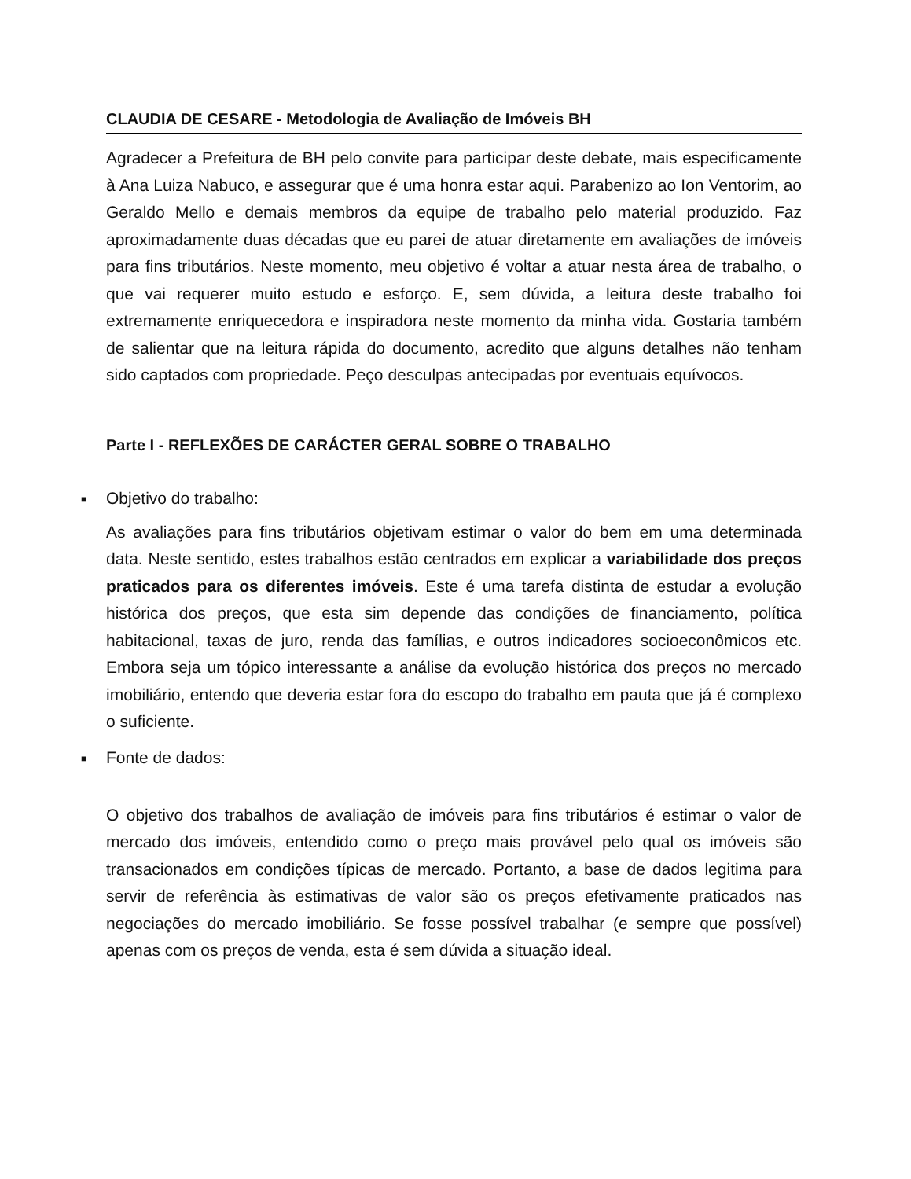CLAUDIA DE CESARE - Metodologia de Avaliação de Imóveis BH
Agradecer a Prefeitura de BH pelo convite para participar deste debate, mais especificamente à Ana Luiza Nabuco, e assegurar que é uma honra estar aqui. Parabenizo ao Ion Ventorim, ao Geraldo Mello e demais membros da equipe de trabalho pelo material produzido. Faz aproximadamente duas décadas que eu parei de atuar diretamente em avaliações de imóveis para fins tributários. Neste momento, meu objetivo é voltar a atuar nesta área de trabalho, o que vai requerer muito estudo e esforço. E, sem dúvida, a leitura deste trabalho foi extremamente enriquecedora e inspiradora neste momento da minha vida. Gostaria também de salientar que na leitura rápida do documento, acredito que alguns detalhes não tenham sido captados com propriedade. Peço desculpas antecipadas por eventuais equívocos.
Parte I - REFLEXÕES DE CARÁCTER GERAL SOBRE O TRABALHO
■ Objetivo do trabalho:
As avaliações para fins tributários objetivam estimar o valor do bem em uma determinada data. Neste sentido, estes trabalhos estão centrados em explicar a variabilidade dos preços praticados para os diferentes imóveis. Este é uma tarefa distinta de estudar a evolução histórica dos preços, que esta sim depende das condições de financiamento, política habitacional, taxas de juro, renda das famílias, e outros indicadores socioeconômicos etc. Embora seja um tópico interessante a análise da evolução histórica dos preços no mercado imobiliário, entendo que deveria estar fora do escopo do trabalho em pauta que já é complexo o suficiente.
■ Fonte de dados:
O objetivo dos trabalhos de avaliação de imóveis para fins tributários é estimar o valor de mercado dos imóveis, entendido como o preço mais provável pelo qual os imóveis são transacionados em condições típicas de mercado. Portanto, a base de dados legitima para servir de referência às estimativas de valor são os preços efetivamente praticados nas negociações do mercado imobiliário. Se fosse possível trabalhar (e sempre que possível) apenas com os preços de venda, esta é sem dúvida a situação ideal.